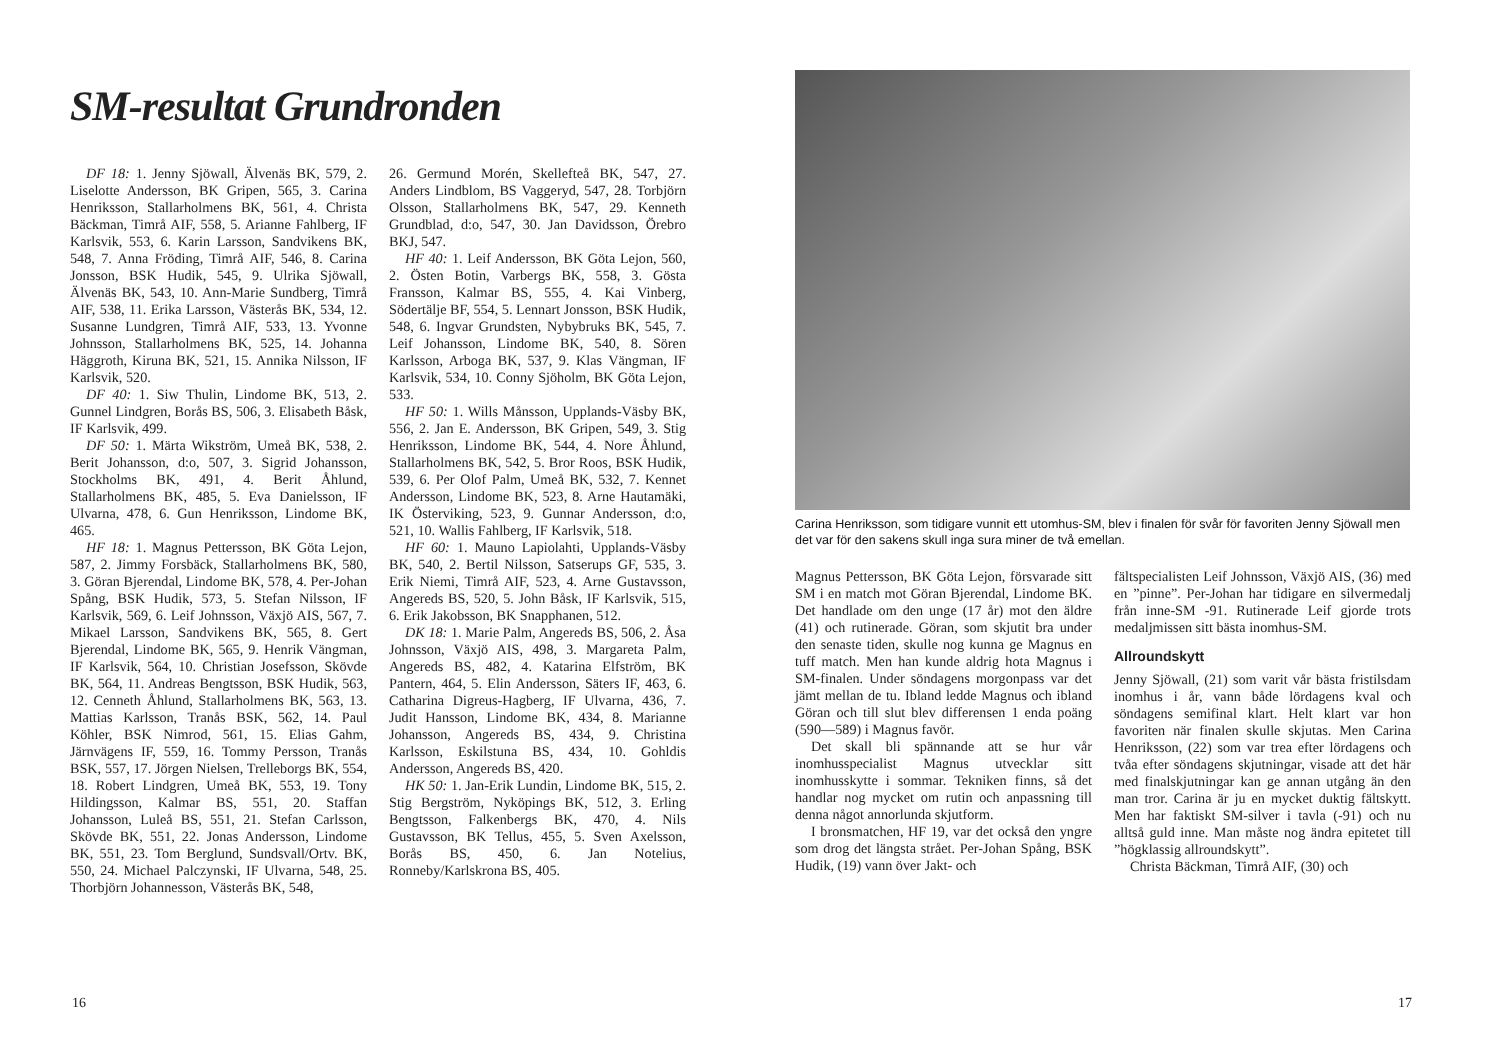SM-resultat Grundronden
DF 18: 1. Jenny Sjöwall, Älvenäs BK, 579, 2. Liselotte Andersson, BK Gripen, 565, 3. Carina Henriksson, Stallarholmens BK, 561, 4. Christa Bäckman, Timrå AIF, 558, 5. Arianne Fahlberg, IF Karlsvik, 553, 6. Karin Larsson, Sandvikens BK, 548, 7. Anna Fröding, Timrå AIF, 546, 8. Carina Jonsson, BSK Hudik, 545, 9. Ulrika Sjöwall, Älvenäs BK, 543, 10. Ann-Marie Sundberg, Timrå AIF, 538, 11. Erika Larsson, Västerås BK, 534, 12. Susanne Lundgren, Timrå AIF, 533, 13. Yvonne Johnsson, Stallarholmens BK, 525, 14. Johanna Häggroth, Kiruna BK, 521, 15. Annika Nilsson, IF Karlsvik, 520.
DF 40: 1. Siw Thulin, Lindome BK, 513, 2. Gunnel Lindgren, Borås BS, 506, 3. Elisabeth Båsk, IF Karlsvik, 499.
DF 50: 1. Märta Wikström, Umeå BK, 538, 2. Berit Johansson, d:o, 507, 3. Sigrid Johansson, Stockholms BK, 491, 4. Berit Åhlund, Stallarholmens BK, 485, 5. Eva Danielsson, IF Ulvarna, 478, 6. Gun Henriksson, Lindome BK, 465.
HF 18: 1. Magnus Pettersson, BK Göta Lejon, 587, 2. Jimmy Forsbäck, Stallarholmens BK, 580, 3. Göran Bjerendal, Lindome BK, 578, 4. Per-Johan Spång, BSK Hudik, 573, 5. Stefan Nilsson, IF Karlsvik, 569, 6. Leif Johnsson, Växjö AIS, 567, 7. Mikael Larsson, Sandvikens BK, 565, 8. Gert Bjerendal, Lindome BK, 565, 9. Henrik Vängman, IF Karlsvik, 564, 10. Christian Josefsson, Skövde BK, 564, 11. Andreas Bengtsson, BSK Hudik, 563, 12. Cenneth Åhlund, Stallarholmens BK, 563, 13. Mattias Karlsson, Tranås BSK, 562, 14. Paul Köhler, BSK Nimrod, 561, 15. Elias Gahm, Järnvägens IF, 559, 16. Tommy Persson, Tranås BSK, 557, 17. Jörgen Nielsen, Trelleborgs BK, 554, 18. Robert Lindgren, Umeå BK, 553, 19. Tony Hildingsson, Kalmar BS, 551, 20. Staffan Johansson, Luleå BS, 551, 21. Stefan Carlsson, Skövde BK, 551, 22. Jonas Andersson, Lindome BK, 551, 23. Tom Berglund, Sundsvall/Ortv. BK, 550, 24. Michael Palczynski, IF Ulvarna, 548, 25. Thorbjörn Johannesson, Västerås BK, 548,
26. Germund Morén, Skellefteå BK, 547, 27. Anders Lindblom, BS Vaggeryd, 547, 28. Torbjörn Olsson, Stallarholmens BK, 547, 29. Kenneth Grundblad, d:o, 547, 30. Jan Davidsson, Örebro BKJ, 547.
HF 40: 1. Leif Andersson, BK Göta Lejon, 560, 2. Östen Botin, Varbergs BK, 558, 3. Gösta Fransson, Kalmar BS, 555, 4. Kai Vinberg, Södertälje BF, 554, 5. Lennart Jonsson, BSK Hudik, 548, 6. Ingvar Grundsten, Nybybruks BK, 545, 7. Leif Johansson, Lindome BK, 540, 8. Sören Karlsson, Arboga BK, 537, 9. Klas Vängman, IF Karlsvik, 534, 10. Conny Sjöholm, BK Göta Lejon, 533.
HF 50: 1. Wills Månsson, Upplands-Väsby BK, 556, 2. Jan E. Andersson, BK Gripen, 549, 3. Stig Henriksson, Lindome BK, 544, 4. Nore Åhlund, Stallarholmens BK, 542, 5. Bror Roos, BSK Hudik, 539, 6. Per Olof Palm, Umeå BK, 532, 7. Kennet Andersson, Lindome BK, 523, 8. Arne Hautamäki, IK Österviking, 523, 9. Gunnar Andersson, d:o, 521, 10. Wallis Fahlberg, IF Karlsvik, 518.
HF 60: 1. Mauno Lapiolahti, Upplands-Väsby BK, 540, 2. Bertil Nilsson, Satserups GF, 535, 3. Erik Niemi, Timrå AIF, 523, 4. Arne Gustavsson, Angereds BS, 520, 5. John Båsk, IF Karlsvik, 515, 6. Erik Jakobsson, BK Snapphanen, 512.
DK 18: 1. Marie Palm, Angereds BS, 506, 2. Åsa Johnsson, Växjö AIS, 498, 3. Margareta Palm, Angereds BS, 482, 4. Katarina Elfström, BK Pantern, 464, 5. Elin Andersson, Säters IF, 463, 6. Catharina Digreus-Hagberg, IF Ulvarna, 436, 7. Judit Hansson, Lindome BK, 434, 8. Marianne Johansson, Angereds BS, 434, 9. Christina Karlsson, Eskilstuna BS, 434, 10. Gohldis Andersson, Angereds BS, 420.
HK 50: 1. Jan-Erik Lundin, Lindome BK, 515, 2. Stig Bergström, Nyköpings BK, 512, 3. Erling Bengtsson, Falkenbergs BK, 470, 4. Nils Gustavsson, BK Tellus, 455, 5. Sven Axelsson, Borås BS, 450, 6. Jan Notelius, Ronneby/Karlskrona BS, 405.
16
Carina Henriksson, som tidigare vunnit ett utomhus-SM, blev i finalen för svår för favoriten Jenny Sjöwall men det var för den sakens skull inga sura miner de två emellan.
Magnus Pettersson, BK Göta Lejon, försvarade sitt SM i en match mot Göran Bjerendal, Lindome BK. Det handlade om den unge (17 år) mot den äldre (41) och rutinerade. Göran, som skjutit bra under den senaste tiden, skulle nog kunna ge Magnus en tuff match. Men han kunde aldrig hota Magnus i SM-finalen. Under söndagens morgonpass var det jämt mellan de tu. Ibland ledde Magnus och ibland Göran och till slut blev differensen 1 enda poäng (590—589) i Magnus favör.
Det skall bli spännande att se hur vår inomhusspecialist Magnus utvecklar sitt inomhusskytte i sommar. Tekniken finns, så det handlar nog mycket om rutin och anpassning till denna något annorlunda skjutform.
I bronsmatchen, HF 19, var det också den yngre som drog det längsta strået. Per-Johan Spång, BSK Hudik, (19) vann över Jakt- och
fältspecialisten Leif Johnsson, Växjö AIS, (36) med en ”pinne”. Per-Johan har tidigare en silvermedalj från inne-SM -91. Rutinerade Leif gjorde trots medaljmissen sitt bästa inomhus-SM.
Allroundskytt
Jenny Sjöwall, (21) som varit vår bästa fristilsdam inomhus i år, vann både lördagens kval och söndagens semifinal klart. Helt klart var hon favoriten när finalen skulle skjutas. Men Carina Henriksson, (22) som var trea efter lördagens och tvåa efter söndagens skjutningar, visade att det här med finalskjutningar kan ge annan utgång än den man tror. Carina är ju en mycket duktig fältskytt. Men har faktiskt SM-silver i tavla (-91) och nu alltså guld inne. Man måste nog ändra epitetet till ”högklassig allroundskytt”.
Christa Bäckman, Timrå AIF, (30) och
17